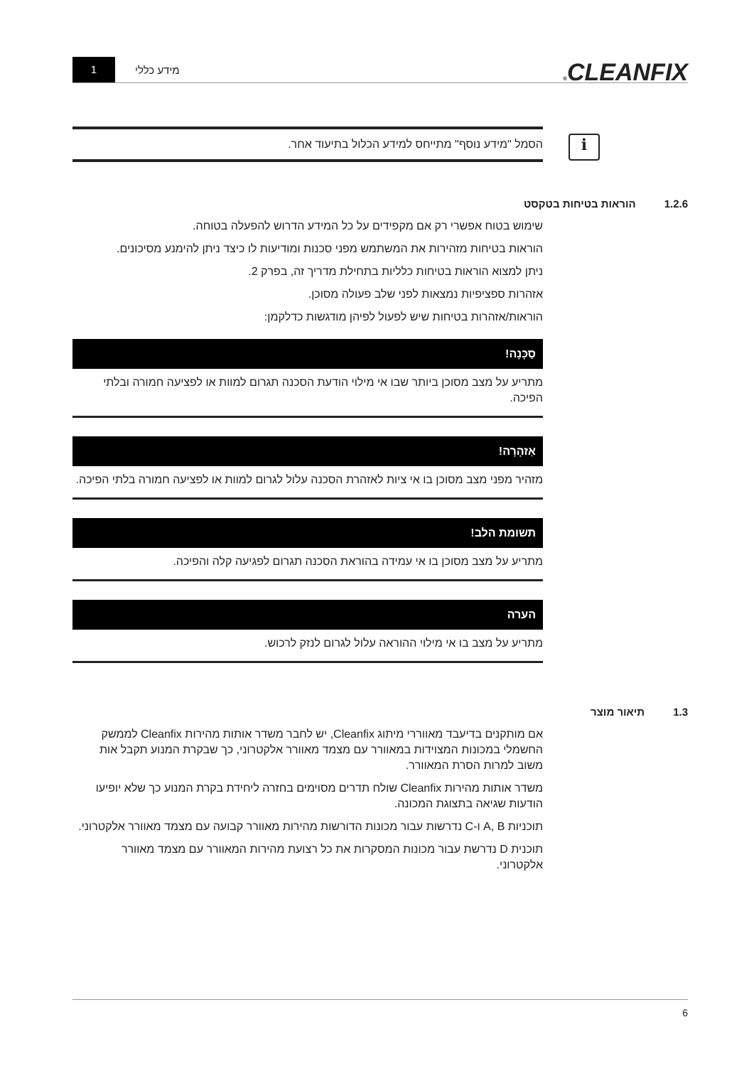CLEANFIX® מידע כללי
1
i
הסמל "מידע נוסף" מתייחס למידע הכלול בתיעוד אחר.
1.2.6 הוראות בטיחות בטקסט
שימוש בטוח אפשרי רק אם מקפידים על כל המידע הדרוש להפעלה בטוחה.
הוראות בטיחות מזהירות את המשתמש מפני סכנות ומודיעות לו כיצד ניתן להימנע מסיכונים.
ניתן למצוא הוראות בטיחות כלליות בתחילת מדריך זה, בפרק 2.
אזהרות ספציפיות נמצאות לפני שלב פעולה מסוכן.
הוראות/אזהרות בטיחות שיש לפעול לפיהן מודגשות כדלקמן:
סַכָּנָה!
מתריע על מצב מסוכן ביותר שבו אי מילוי הודעת הסכנה תגרום למוות או לפציעה חמורה ובלתי הפיכה.
אַזהָרָה!
מזהיר מפני מצב מסוכן בו אי ציות לאזהרת הסכנה עלול לגרום למוות או לפציעה חמורה בלתי הפיכה.
תשומת הלב!
מתריע על מצב מסוכן בו אי עמידה בהוראת הסכנה תגרום לפגיעה קלה והפיכה.
הערה
מתריע על מצב בו אי מילוי ההוראה עלול לגרום לנזק לרכוש.
1.3 תיאור מוצר
אם מותקנים בדיעבד מאווררי מיתוג Cleanfix, יש לחבר משדר אותות מהירות Cleanfix לממשק החשמלי במכונות המצוידות במאוורר עם מצמד מאוורר אלקטרוני, כך שבקרת המנוע תקבל אות משוב למרות הסרת המאוורר.
משדר אותות מהירות Cleanfix שולח תדרים מסוימים בחזרה ליחידת בקרת המנוע כך שלא יופיעו הודעות שגיאה בתצוגת המכונה.
תוכניות A, B ו-C נדרשות עבור מכונות הדורשות מהירות מאוורר קבועה עם מצמד מאוורר אלקטרוני.
תוכנית D נדרשת עבור מכונות המסקרות את כל רצועת מהירות המאוורר עם מצמד מאוורר אלקטרוני.
6